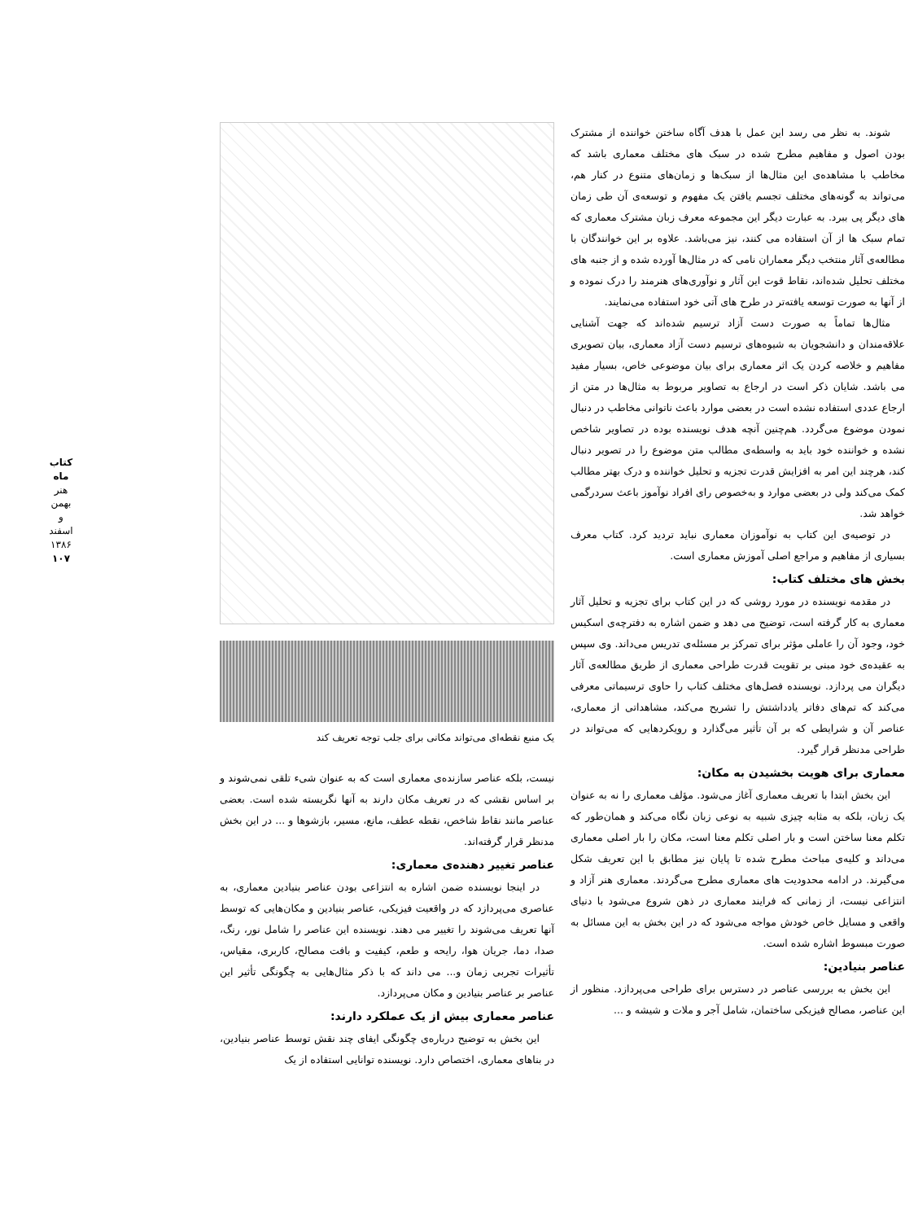شوند. به نظر می رسد این عمل با هدف آگاه ساختن خواننده از مشترک بودن اصول و مفاهیم مطرح شده در سبک های مختلف معماری باشد که مخاطب با مشاهده‌ی این مثال‌ها از سبک‌ها و زمان‌های متنوع در کنار هم، می‌تواند به گونه‌های مختلف تجسم یافتن یک مفهوم و توسعه‌ی آن طی زمان های دیگر پی ببرد. به عبارت دیگر این مجموعه معرف زبان مشترک معماری که تمام سبک ها از آن استفاده می کنند، نیز می‌باشد. علاوه بر این خوانندگان با مطالعه‌ی آثار منتخب دیگر معماران نامی که در مثال‌ها آورده شده و از جنبه های مختلف تحلیل شده‌اند، نقاط قوت این آثار و نوآوری‌های هنرمند را درک نموده و از آنها به صورت توسعه یافته‌تر در طرح های آتی خود استفاده می‌نمایند.
مثال‌ها تماماً به صورت دست آزاد ترسیم شده‌اند که جهت آشنایی علاقه‌مندان و دانشجویان به شیوه‌های ترسیم دست آزاد معماری، بیان تصویری مفاهیم و خلاصه کردن یک اثر معماری برای بیان موضوعی خاص، بسیار مفید می باشد. شایان ذکر است در ارجاع به تصاویر مربوط به مثال‌ها در متن از ارجاع عددی استفاده نشده است در بعضی موارد باعث ناتوانی مخاطب در دنبال نمودن موضوع می‌گردد. هم‌چنین آنچه هدف نویسنده بوده در تصاویر شاخص نشده و خواننده خود باید به واسطه‌ی مطالب متن موضوع را در تصویر دنبال کند، هرچند این امر به افزایش قدرت تجزیه و تحلیل خواننده و درک بهتر مطالب کمک می‌کند ولی در بعضی موارد و به‌خصوص رای افراد نوآموز باعث سردرگمی خواهد شد.
در توصیه‌ی این کتاب به نوآموزان معماری نباید تردید کرد. کتاب معرف بسیاری از مفاهیم و مراجع اصلی آموزش معماری است.
بخش های مختلف کتاب:
در مقدمه نویسنده در مورد روشی که در این کتاب برای تجزیه و تحلیل آثار معماری به کار گرفته است، توضیح می دهد و ضمن اشاره به دفترچه‌ی اسکیس خود، وجود آن را عاملی مؤثر برای تمرکز بر مسئله‌ی تدریس می‌داند. وی سپس به عقیده‌ی خود مبنی بر تقویت قدرت طراحی معماری از طریق مطالعه‌ی آثار دیگران می پردازد. نویسنده فصل‌های مختلف کتاب را حاوی ترسیماتی معرفی می‌کند که تم‌های دفاتر یادداشتش را تشریح می‌کند، مشاهداتی از معماری، عناصر آن و شرایطی که بر آن تأثیر می‌گذارد و رویکردهایی که می‌تواند در طراحی مدنظر قرار گیرد.
معماری برای هویت بخشیدن به مکان:
این بخش ابتدا با تعریف معماری آغاز می‌شود. مؤلف معماری را نه به عنوان یک زبان، بلکه به مثابه چیزی شبیه به نوعی زبان نگاه می‌کند و همان‌طور که تکلم معنا ساختن است و بار اصلی تکلم معنا است، مکان را بار اصلی معماری می‌داند و کلیه‌ی مباحث مطرح شده تا پایان نیز مطابق با این تعریف شکل می‌گیرند. در ادامه محدودیت های معماری مطرح می‌گردند. معماری هنر آزاد و انتزاعی نیست، از زمانی که فرایند معماری در ذهن شروع می‌شود با دنیای واقعی و مسایل خاص خودش مواجه می‌شود که در این بخش به این مسائل به صورت مبسوط اشاره شده است.
عناصر بنیادین:
این بخش به بررسی عناصر در دسترس برای طراحی می‌پردازد. منظور از این عناصر، مصالح فیزیکی ساختمان، شامل آجر و ملات و شیشه و ...
یک منبع نقطه‌ای می‌تواند مکانی برای جلب توجه تعریف کند
نیست، بلکه عناصر سازنده‌ی معماری است که به عنوان شیء تلقی نمی‌شوند و بر اساس نقشی که در تعریف مکان دارند به آنها نگریسته شده است. بعضی عناصر مانند نقاط شاخص، نقطه عطف، مانع، مسیر، بازشوها و ... در این بخش مدنظر قرار گرفته‌اند.
عناصر تغییر دهنده‌ی معماری:
در اینجا نویسنده ضمن اشاره به انتزاعی بودن عناصر بنیادین معماری، به عناصری می‌پردازد که در واقعیت فیزیکی، عناصر بنیادین و مکان‌هایی که توسط آنها تعریف می‌شوند را تغییر می دهند. نویسنده این عناصر را شامل نور، رنگ، صدا، دما، جریان هوا، رایحه و طعم، کیفیت و بافت مصالح، کاربری، مقیاس، تأثیرات تجربی زمان و... می داند که با ذکر مثال‌هایی به چگونگی تأثیر این عناصر بر عناصر بنیادین و مکان می‌پردازد.
عناصر معماری بیش از یک عملکرد دارند:
این بخش به توضیح درباره‌ی چگونگی ایفای چند نقش توسط عناصر بنیادین، در بناهای معماری، اختصاص دارد. نویسنده توانایی استفاده از یک
کتاب ماه
هنر
بهمن و اسفند ۱۳۸۶
۱۰۷